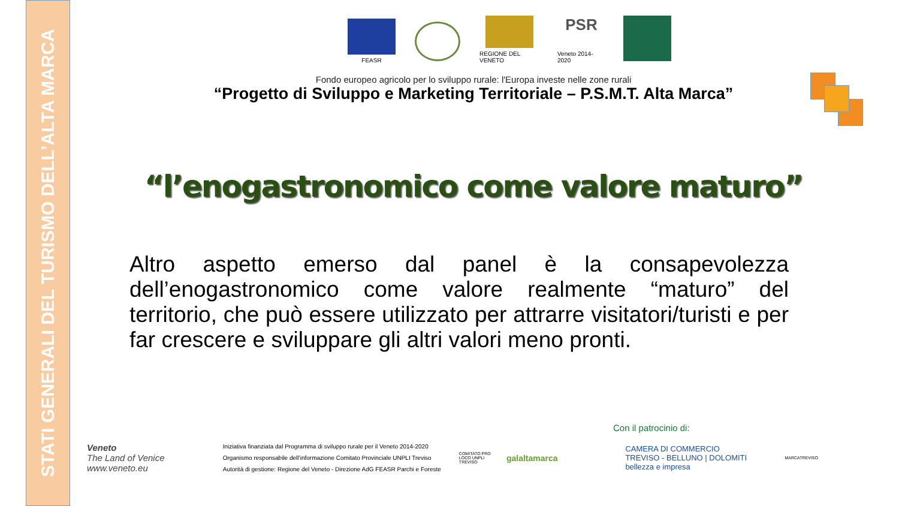STATI GENERALI DEL TURISMO DELL’ALTA MARCA
FEASR REGIONE DEL VENETO
PSR
Veneto 2014-2020
Fondo europeo agricolo per lo sviluppo rurale: l'Europa investe nelle zone rurali
“Progetto di Sviluppo e Marketing Territoriale – P.S.M.T. Alta Marca”
“l’enogastronomico come valore maturo”
Altro aspetto emerso dal panel è la consapevolezza dell’enogastronomico come valore realmente “maturo” del territorio, che può essere utilizzato per attrarre visitatori/turisti e per far crescere e sviluppare gli altri valori meno pronti.
Con il patrocinio di:
Veneto
The Land of Venice
www.veneto.eu
Iniziativa finanziata dal Programma di sviluppo rurale per il Veneto 2014-2020
Organismo responsabile dell’informazione Comitato Provinciale UNPLI Treviso
Autorità di gestione: Regione del Veneto - Direzione AdG FEASR Parchi e Foreste
COMITATO PRO LOCO UNPLI TREVISO
galaltamarca
CAMERA DI COMMERCIO
TREVISO - BELLUNO | DOLOMITI
bellezza e impresa
MARCATREVISO